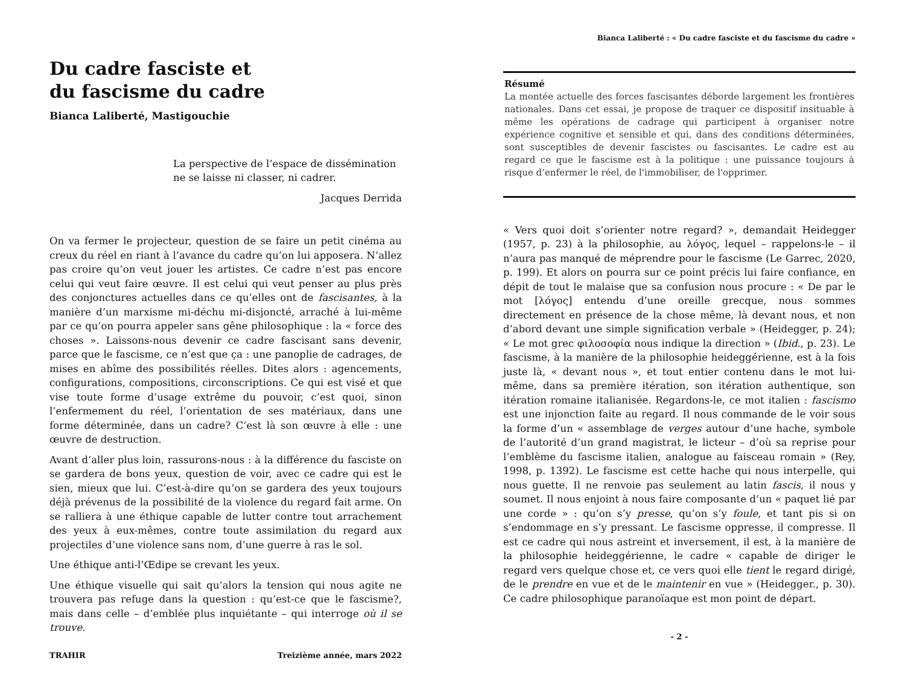Du cadre fasciste et
du fascisme du cadre
Bianca Laliberté, Mastigouchie
La perspective de l’espace de dissémination ne se laisse ni classer, ni cadrer.
Jacques Derrida
On va fermer le projecteur, question de se faire un petit cinéma au creux du réel en riant à l’avance du cadre qu’on lui apposera. N’allez pas croire qu’on veut jouer les artistes. Ce cadre n’est pas encore celui qui veut faire œuvre. Il est celui qui veut penser au plus près des conjonctures actuelles dans ce qu’elles ont de fascisantes, à la manière d’un marxisme mi-déchu mi-disjoncté, arraché à lui-même par ce qu’on pourra appeler sans gêne philosophique : la « force des choses ». Laissons-nous devenir ce cadre fascisant sans devenir, parce que le fascisme, ce n’est que ça : une panoplie de cadrages, de mises en abîme des possibilités réelles. Dites alors : agencements, configurations, compositions, circonscriptions. Ce qui est visé et que vise toute forme d’usage extrême du pouvoir, c’est quoi, sinon l’enfermement du réel, l’orientation de ses matériaux, dans une forme déterminée, dans un cadre? C’est là son œuvre à elle : une œuvre de destruction.
Avant d’aller plus loin, rassurons-nous : à la différence du fasciste on se gardera de bons yeux, question de voir, avec ce cadre qui est le sien, mieux que lui. C’est-à-dire qu’on se gardera des yeux toujours déjà prévenus de la possibilité de la violence du regard fait arme. On se ralliera à une éthique capable de lutter contre tout arrachement des yeux à eux-mêmes, contre toute assimilation du regard aux projectiles d’une violence sans nom, d’une guerre à ras le sol.
Une éthique anti-l’Œdipe se crevant les yeux.
Une éthique visuelle qui sait qu’alors la tension qui nous agite ne trouvera pas refuge dans la question : qu’est-ce que le fascisme?, mais dans celle – d’emblée plus inquiétante – qui interroge où il se trouve.
TRAHIR Treizième année, mars 2022
Bianca Laliberté : « Du cadre fasciste et du fascisme du cadre »
Résumé
La montée actuelle des forces fascisantes déborde largement les frontières nationales. Dans cet essai, je propose de traquer ce dispositif insituable à même les opérations de cadrage qui participent à organiser notre expérience cognitive et sensible et qui, dans des conditions déterminées, sont susceptibles de devenir fascistes ou fascisantes. Le cadre est au regard ce que le fascisme est à la politique : une puissance toujours à risque d’enfermer le réel, de l'immobiliser, de l'opprimer.
« Vers quoi doit s’orienter notre regard? », demandait Heidegger (1957, p. 23) à la philosophie, au λόγος, lequel – rappelons-le – il n’aura pas manqué de méprendre pour le fascisme (Le Garrec, 2020, p. 199). Et alors on pourra sur ce point précis lui faire confiance, en dépit de tout le malaise que sa confusion nous procure : « De par le mot [λόγος] entendu d’une oreille grecque, nous sommes directement en présence de la chose même, là devant nous, et non d’abord devant une simple signification verbale » (Heidegger, p. 24); « Le mot grec φιλοσοφία nous indique la direction » (Ibid., p. 23). Le fascisme, à la manière de la philosophie heideggérienne, est à la fois juste là, « devant nous », et tout entier contenu dans le mot lui-même, dans sa première itération, son itération authentique, son itération romaine italianisée. Regardons-le, ce mot italien : fascismo est une injonction faite au regard. Il nous commande de le voir sous la forme d’un « assemblage de verges autour d’une hache, symbole de l’autorité d’un grand magistrat, le licteur – d’où sa reprise pour l’emblème du fascisme italien, analogue au faisceau romain » (Rey, 1998, p. 1392). Le fascisme est cette hache qui nous interpelle, qui nous guette. Il ne renvoie pas seulement au latin fascis, il nous y soumet. Il nous enjoint à nous faire composante d’un « paquet lié par une corde » : qu’on s’y presse, qu’on s’y foule, et tant pis si on s’endommage en s’y pressant. Le fascisme oppresse, il compresse. Il est ce cadre qui nous astreint et inversement, il est, à la manière de la philosophie heideggérienne, le cadre « capable de diriger le regard vers quelque chose et, ce vers quoi elle tient le regard dirigé, de le prendre en vue et de le maintenir en vue » (Heidegger., p. 30). Ce cadre philosophique paranoïaque est mon point de départ.
- 2 -